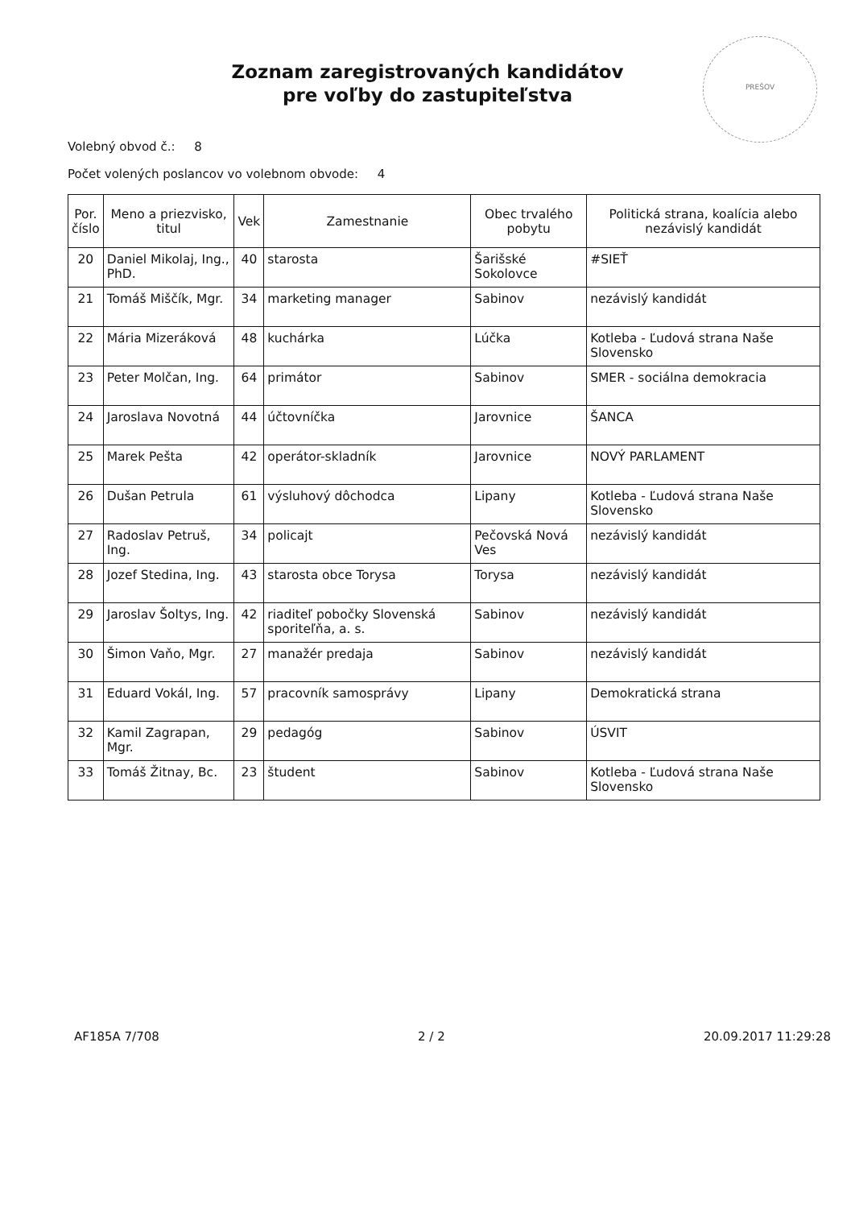PREŠOV
Zoznam zaregistrovaných kandidátov
pre voľby do zastupiteľstva
Volebný obvod č.: 8
Počet volených poslancov vo volebnom obvode: 4
| Por. číslo | Meno a priezvisko, titul | Vek | Zamestnanie | Obec trvalého pobytu | Politická strana, koalícia alebo nezávislý kandidát |
| --- | --- | --- | --- | --- | --- |
| 20 | Daniel Mikolaj, Ing., PhD. | 40 | starosta | Šarišské Sokolovce | #SIEŤ |
| 21 | Tomáš Miščík, Mgr. | 34 | marketing manager | Sabinov | nezávislý kandidát |
| 22 | Mária Mizeráková | 48 | kuchárka | Lúčka | Kotleba - Ľudová strana Naše Slovensko |
| 23 | Peter Molčan, Ing. | 64 | primátor | Sabinov | SMER - sociálna demokracia |
| 24 | Jaroslava Novotná | 44 | účtovníčka | Jarovnice | ŠANCA |
| 25 | Marek Pešta | 42 | operátor-skladník | Jarovnice | NOVÝ PARLAMENT |
| 26 | Dušan Petrula | 61 | výsluhový dôchodca | Lipany | Kotleba - Ľudová strana Naše Slovensko |
| 27 | Radoslav Petruš, Ing. | 34 | policajt | Pečovská Nová Ves | nezávislý kandidát |
| 28 | Jozef Stedina, Ing. | 43 | starosta obce Torysa | Torysa | nezávislý kandidát |
| 29 | Jaroslav Šoltys, Ing. | 42 | riaditeľ pobočky Slovenská sporiteľňa, a. s. | Sabinov | nezávislý kandidát |
| 30 | Šimon Vaňo, Mgr. | 27 | manažér predaja | Sabinov | nezávislý kandidát |
| 31 | Eduard Vokál, Ing. | 57 | pracovník samosprávy | Lipany | Demokratická strana |
| 32 | Kamil Zagrapan, Mgr. | 29 | pedagóg | Sabinov | ÚSVIT |
| 33 | Tomáš Žitnay, Bc. | 23 | študent | Sabinov | Kotleba - Ľudová strana Naše Slovensko |
AF185A 7/708 2 / 2 20.09.2017 11:29:28